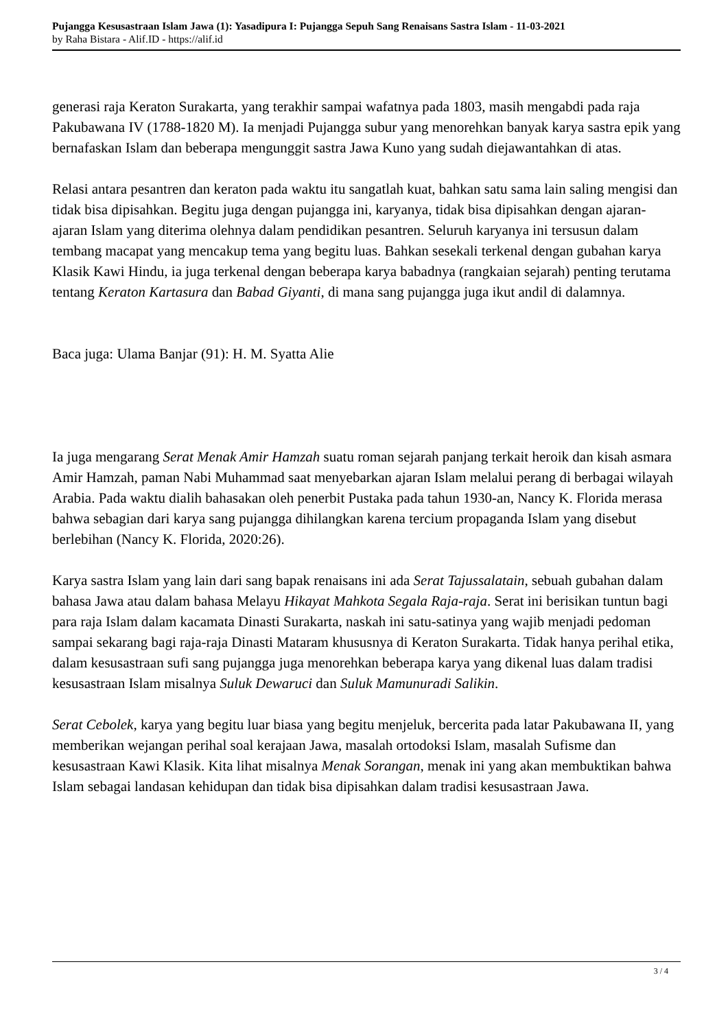Pujangga Kesusastraan Islam Jawa (1): Yasadipura I: Pujangga Sepuh Sang Renaisans Sastra Islam - 11-03-2021
by Raha Bistara - Alif.ID - https://alif.id
generasi raja Keraton Surakarta, yang terakhir sampai wafatnya pada 1803, masih mengabdi pada raja Pakubawana IV (1788-1820 M). Ia menjadi Pujangga subur yang menorehkan banyak karya sastra epik yang bernafaskan Islam dan beberapa mengunggit sastra Jawa Kuno yang sudah diejawantahkan di atas.
Relasi antara pesantren dan keraton pada waktu itu sangatlah kuat, bahkan satu sama lain saling mengisi dan tidak bisa dipisahkan. Begitu juga dengan pujangga ini, karyanya, tidak bisa dipisahkan dengan ajaran-ajaran Islam yang diterima olehnya dalam pendidikan pesantren. Seluruh karyanya ini tersusun dalam tembang macapat yang mencakup tema yang begitu luas. Bahkan sesekali terkenal dengan gubahan karya Klasik Kawi Hindu, ia juga terkenal dengan beberapa karya babadnya (rangkaian sejarah) penting terutama tentang Keraton Kartasura dan Babad Giyanti, di mana sang pujangga juga ikut andil di dalamnya.
Baca juga: Ulama Banjar (91): H. M. Syatta Alie
Ia juga mengarang Serat Menak Amir Hamzah suatu roman sejarah panjang terkait heroik dan kisah asmara Amir Hamzah, paman Nabi Muhammad saat menyebarkan ajaran Islam melalui perang di berbagai wilayah Arabia. Pada waktu dialih bahasakan oleh penerbit Pustaka pada tahun 1930-an, Nancy K. Florida merasa bahwa sebagian dari karya sang pujangga dihilangkan karena tercium propaganda Islam yang disebut berlebihan (Nancy K. Florida, 2020:26).
Karya sastra Islam yang lain dari sang bapak renaisans ini ada Serat Tajussalatain, sebuah gubahan dalam bahasa Jawa atau dalam bahasa Melayu Hikayat Mahkota Segala Raja-raja. Serat ini berisikan tuntun bagi para raja Islam dalam kacamata Dinasti Surakarta, naskah ini satu-satinya yang wajib menjadi pedoman sampai sekarang bagi raja-raja Dinasti Mataram khususnya di Keraton Surakarta. Tidak hanya perihal etika, dalam kesusastraan sufi sang pujangga juga menorehkan beberapa karya yang dikenal luas dalam tradisi kesusastraan Islam misalnya Suluk Dewaruci dan Suluk Mamunuradi Salikin.
Serat Cebolek, karya yang begitu luar biasa yang begitu menjeluk, bercerita pada latar Pakubawana II, yang memberikan wejangan perihal soal kerajaan Jawa, masalah ortodoksi Islam, masalah Sufisme dan kesusastraan Kawi Klasik. Kita lihat misalnya Menak Sorangan, menak ini yang akan membuktikan bahwa Islam sebagai landasan kehidupan dan tidak bisa dipisahkan dalam tradisi kesusastraan Jawa.
3 / 4